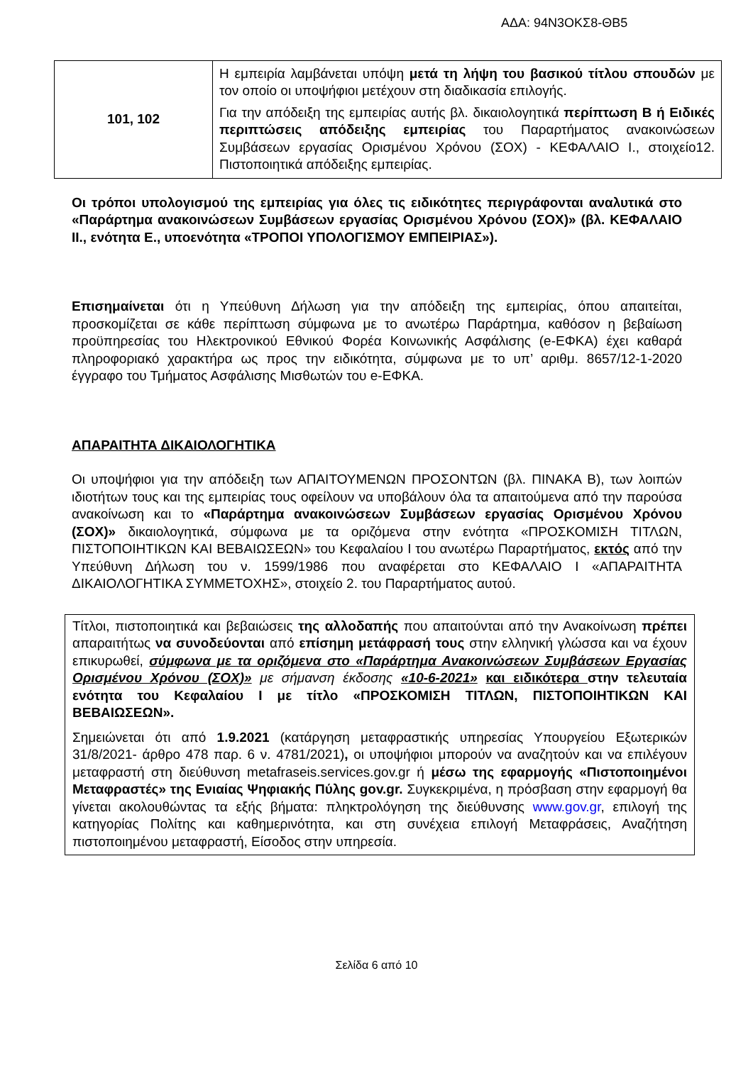ΑΔΑ: 94Ν3ΟΚΣ8-ΘΒ5
| 101, 102 | Η εμπειρία λαμβάνεται υπόψη μετά τη λήψη του βασικού τίτλου σπουδών με τον οποίο οι υποψήφιοι μετέχουν στη διαδικασία επιλογής. Για την απόδειξη της εμπειρίας αυτής βλ. δικαιολογητικά περίπτωση Β ή Ειδικές περιπτώσεις απόδειξης εμπειρίας του Παραρτήματος ανακοινώσεων Συμβάσεων εργασίας Ορισμένου Χρόνου (ΣΟΧ) - ΚΕΦΑΛΑΙΟ Ι., στοιχείο12. Πιστοποιητικά απόδειξης εμπειρίας. |
Οι τρόποι υπολογισμού της εμπειρίας για όλες τις ειδικότητες περιγράφονται αναλυτικά στο «Παράρτημα ανακοινώσεων Συμβάσεων εργασίας Ορισμένου Χρόνου (ΣΟΧ)» (βλ. ΚΕΦΑΛΑΙΟ ΙΙ., ενότητα Ε., υποενότητα «ΤΡΟΠΟΙ ΥΠΟΛΟΓΙΣΜΟΥ ΕΜΠΕΙΡΙΑΣ»).
Επισημαίνεται ότι η Υπεύθυνη Δήλωση για την απόδειξη της εμπειρίας, όπου απαιτείται, προσκομίζεται σε κάθε περίπτωση σύμφωνα με το ανωτέρω Παράρτημα, καθόσον η βεβαίωση προϋπηρεσίας του Ηλεκτρονικού Εθνικού Φορέα Κοινωνικής Ασφάλισης (e-ΕΦΚΑ) έχει καθαρά πληροφοριακό χαρακτήρα ως προς την ειδικότητα, σύμφωνα με το υπ’ αριθμ. 8657/12-1-2020 έγγραφο του Τμήματος Ασφάλισης Μισθωτών του e-ΕΦΚΑ.
ΑΠΑΡΑΙΤΗΤΑ ΔΙΚΑΙΟΛΟΓΗΤΙΚΑ
Οι υποψήφιοι για την απόδειξη των ΑΠΑΙΤΟΥΜΕΝΩΝ ΠΡΟΣΟΝΤΩΝ (βλ. ΠΙΝΑΚΑ Β), των λοιπών ιδιοτήτων τους και της εμπειρίας τους οφείλουν να υποβάλουν όλα τα απαιτούμενα από την παρούσα ανακοίνωση και το «Παράρτημα ανακοινώσεων Συμβάσεων εργασίας Ορισμένου Χρόνου (ΣΟΧ)» δικαιολογητικά, σύμφωνα με τα οριζόμενα στην ενότητα «ΠΡΟΣΚΟΜΙΣΗ ΤΙΤΛΩΝ, ΠΙΣΤΟΠΟΙΗΤΙΚΩΝ ΚΑΙ ΒΕΒΑΙΩΣΕΩΝ» του Κεφαλαίου Ι του ανωτέρω Παραρτήματος, εκτός από την Υπεύθυνη Δήλωση του ν. 1599/1986 που αναφέρεται στο ΚΕΦΑΛΑΙΟ Ι «ΑΠΑΡΑΙΤΗΤΑ ΔΙΚΑΙΟΛΟΓΗΤΙΚΑ ΣΥΜΜΕΤΟΧΗΣ», στοιχείο 2. του Παραρτήματος αυτού.
Τίτλοι, πιστοποιητικά και βεβαιώσεις της αλλοδαπής που απαιτούνται από την Ανακοίνωση πρέπει απαραιτήτως να συνοδεύονται από επίσημη μετάφρασή τους στην ελληνική γλώσσα και να έχουν επικυρωθεί, σύμφωνα με τα οριζόμενα στο «Παράρτημα Ανακοινώσεων Συμβάσεων Εργασίας Ορισμένου Χρόνου (ΣΟΧ)» με σήμανση έκδοσης «10-6-2021» και ειδικότερα στην τελευταία ενότητα του Κεφαλαίου Ι με τίτλο «ΠΡΟΣΚΟΜΙΣΗ ΤΙΤΛΩΝ, ΠΙΣΤΟΠΟΙΗΤΙΚΩΝ ΚΑΙ ΒΕΒΑΙΩΣΕΩΝ».
Σημειώνεται ότι από 1.9.2021 (κατάργηση μεταφραστικής υπηρεσίας Υπουργείου Εξωτερικών 31/8/2021- άρθρο 478 παρ. 6 ν. 4781/2021), οι υποψήφιοι μπορούν να αναζητούν και να επιλέγουν μεταφραστή στη διεύθυνση metafraseis.services.gov.gr ή μέσω της εφαρμογής «Πιστοποιημένοι Μεταφραστές» της Ενιαίας Ψηφιακής Πύλης gov.gr. Συγκεκριμένα, η πρόσβαση στην εφαρμογή θα γίνεται ακολουθώντας τα εξής βήματα: πληκτρολόγηση της διεύθυνσης www.gov.gr, επιλογή της κατηγορίας Πολίτης και καθημερινότητα, και στη συνέχεια επιλογή Μεταφράσεις, Αναζήτηση πιστοποιημένου μεταφραστή, Είσοδος στην υπηρεσία.
Σελίδα 6 από 10